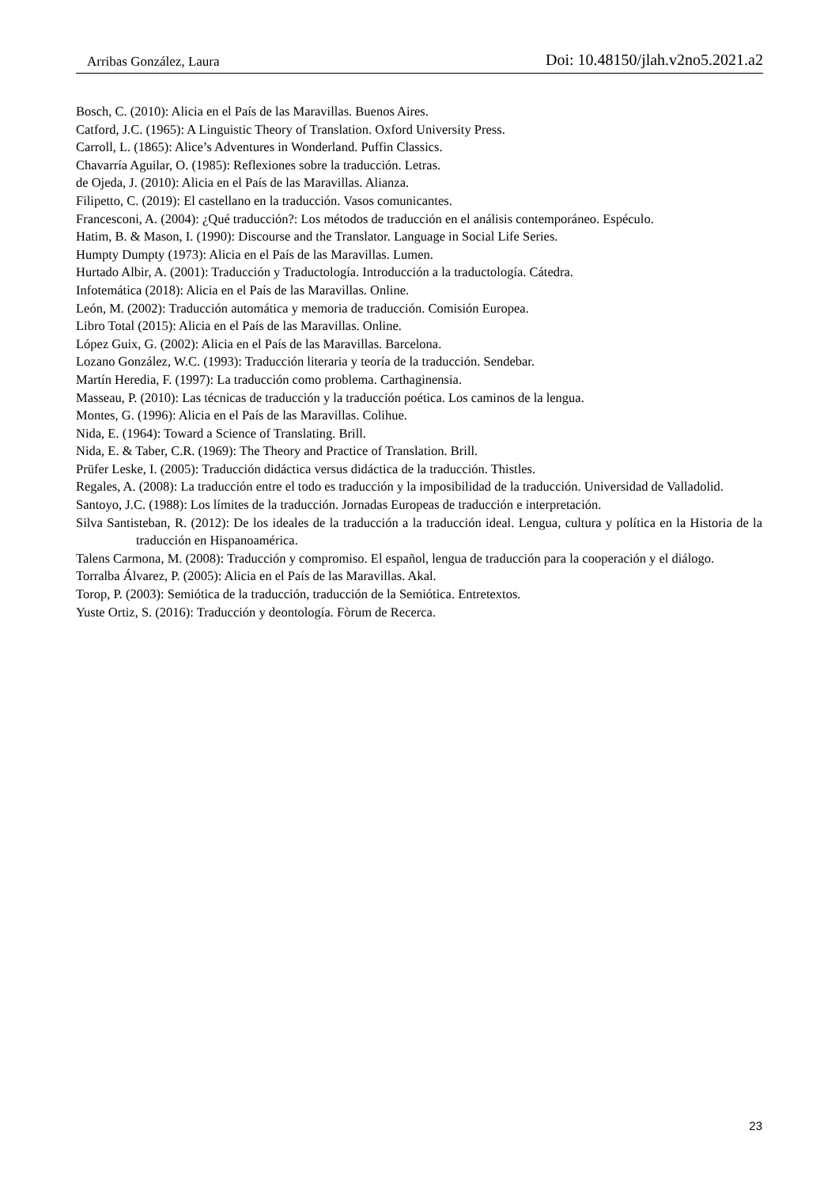Arribas González, Laura Doi: 10.48150/jlah.v2no5.2021.a2
Bosch, C. (2010): Alicia en el País de las Maravillas. Buenos Aires.
Catford, J.C. (1965): A Linguistic Theory of Translation. Oxford University Press.
Carroll, L. (1865): Alice’s Adventures in Wonderland. Puffin Classics.
Chavarría Aguilar, O. (1985): Reflexiones sobre la traducción. Letras.
de Ojeda, J. (2010): Alicia en el País de las Maravillas. Alianza.
Filipetto, C. (2019): El castellano en la traducción. Vasos comunicantes.
Francesconi, A. (2004): ¿Qué traducción?: Los métodos de traducción en el análisis contemporáneo. Espéculo.
Hatim, B. & Mason, I. (1990): Discourse and the Translator. Language in Social Life Series.
Humpty Dumpty (1973): Alicia en el País de las Maravillas. Lumen.
Hurtado Albir, A. (2001): Traducción y Traductología. Introducción a la traductología. Cátedra.
Infotemática (2018): Alicia en el País de las Maravillas. Online.
León, M. (2002): Traducción automática y memoria de traducción. Comisión Europea.
Libro Total (2015): Alicia en el País de las Maravillas. Online.
López Guix, G. (2002): Alicia en el País de las Maravillas. Barcelona.
Lozano González, W.C. (1993): Traducción literaria y teoría de la traducción. Sendebar.
Martín Heredia, F. (1997): La traducción como problema. Carthaginensia.
Masseau, P. (2010): Las técnicas de traducción y la traducción poética. Los caminos de la lengua.
Montes, G. (1996): Alicia en el País de las Maravillas. Colihue.
Nida, E. (1964): Toward a Science of Translating. Brill.
Nida, E. & Taber, C.R. (1969): The Theory and Practice of Translation. Brill.
Prüfer Leske, I. (2005): Traducción didáctica versus didáctica de la traducción. Thistles.
Regales, A. (2008): La traducción entre el todo es traducción y la imposibilidad de la traducción. Universidad de Valladolid.
Santoyo, J.C. (1988): Los límites de la traducción. Jornadas Europeas de traducción e interpretación.
Silva Santisteban, R. (2012): De los ideales de la traducción a la traducción ideal. Lengua, cultura y política en la Historia de la traducción en Hispanoamérica.
Talens Carmona, M. (2008): Traducción y compromiso. El español, lengua de traducción para la cooperación y el diálogo.
Torralba Álvarez, P. (2005): Alicia en el País de las Maravillas. Akal.
Torop, P. (2003): Semiótica de la traducción, traducción de la Semiótica. Entretextos.
Yuste Ortiz, S. (2016): Traducción y deontología. Fòrum de Recerca.
23